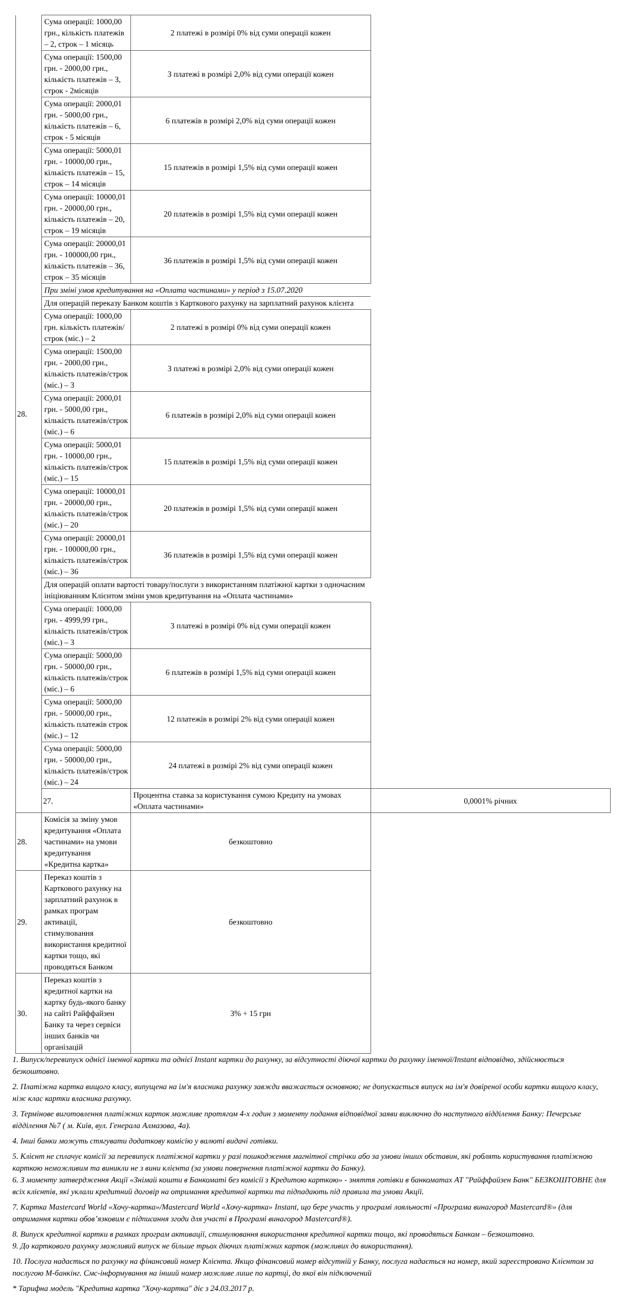| 28. | Сума операції: 1000,00 грн., кількість платежів – 2, строк – 1 місяць | 2 платежі в розмірі 0% від суми операції кожен | |
| | Сума операції: 1500,00 грн. - 2000,00 грн., кількість платежів – 3, строк - 2місяців | 3 платежі в розмірі 2,0% від суми операції кожен | |
| | Сума операції: 2000,01 грн. - 5000,00 грн., кількість платежів – 6, строк - 5 місяців | 6 платежів в розмірі 2,0% від суми операції кожен | |
| | Сума операції: 5000,01 грн. - 10000,00 грн., кількість платежів – 15, строк – 14 місяців | 15 платежів в розмірі 1,5% від суми операції кожен | |
| | Сума операції: 10000,01 грн. - 20000,00 грн., кількість платежів – 20, строк – 19 місяців | 20 платежів в розмірі 1,5% від суми операції кожен | |
| | Сума операції: 20000,01 грн. - 100000,00 грн., кількість платежів – 36, строк – 35 місяців | 36 платежів в розмірі 1,5% від суми операції кожен | |
| | При зміні умов кредитування на «Оплата частинами» у період з 15.07.2020 | | |
| | Для операцій переказу Банком коштів з Карткового рахунку на зарплатний рахунок клієнта | | |
| | Сума операції: 1000,00 грн. кількість платежів/строк (міс.) – 2 | 2 платежі в розмірі 0% від суми операції кожен | |
| | Сума операції: 1500,00 грн. - 2000,00 грн., кількість платежів/строк (міс.) – 3 | 3 платежі в розмірі 2,0% від суми операції кожен | |
| | Сума операції: 2000,01 грн. - 5000,00 грн., кількість платежів/строк (міс.) – 6 | 6 платежів в розмірі 2,0% від суми операції кожен | |
| | Сума операції: 5000,01 грн. - 10000,00 грн., кількість платежів/строк (міс.) – 15 | 15 платежів в розмірі 1,5% від суми операції кожен | |
| | Сума операції: 10000,01 грн. - 20000,00 грн., кількість платежів/строк (міс.) – 20 | 20 платежів в розмірі 1,5% від суми операції кожен | |
| | Сума операції: 20000,01 грн. - 100000,00 грн., кількість платежів/строк (міс.) – 36 | 36 платежів в розмірі 1,5% від суми операції кожен | |
| | Для операцій оплати вартості товару/послуги з використанням платіжної картки з одночасним ініціюванням Клієнтом зміни умов кредитування на «Оплата частинами» | | |
| | Сума операції: 1000,00 грн. - 4999,99 грн., кількість платежів/строк (міс.) – 3 | 3 платежі в розмірі 0% від суми операції кожен | |
| | Сума операції: 5000,00 грн. - 50000,00 грн., кількість платежів/строк (міс.) – 6 | 6 платежів в розмірі 1,5% від суми операції кожен | |
| | Сума операції: 5000,00 грн. - 50000,00 грн., кількість платежів строк (міс.) – 12 | 12 платежів в розмірі 2% від суми операції кожен | |
| | Сума операції: 5000,00 грн. - 50000,00 грн., кількість платежів/строк (міс.) – 24 | 24 платежі в розмірі 2% від суми операції кожен | |
| | 27. | Процентна ставка за користування сумою Кредиту на умовах «Оплата частинами» | 0,0001% річних |
| 28. | Комісія за зміну умов кредитування «Оплата частинами» на умови кредитування «Кредитна картка» | безкоштовно | |
| 29. | Переказ коштів з Карткового рахунку на зарплатний рахунок в рамках програм активації, стимулювання використання кредитної картки тощо, які проводяться Банком | безкоштовно | |
| 30. | Переказ коштів з кредитної картки на картку будь-якого банку на сайті Райффайзен Банку та через сервіси інших банків чи організацій | 3% + 15 грн | |
1. Випуск/перевипуск однієї іменної картки та однієї Instant картки до рахунку, за відсутності діючої картки до рахунку іменної/Instant відповідно, здійснюється безкоштовно.
2. Платіжна картка вищого класу, випущена на ім'я власника рахунку завжди вважається основною; не допускається випуск на ім'я довіреної особи картки вищого класу, ніж клас картки власника рахунку.
3. Термінове виготовлення платіжних карток можливе протягом 4-х годин з моменту подання відповідної заяви виключно до наступного відділення Банку: Печерське відділення №7 ( м. Київ, вул. Генерала Алмазова, 4а).
4. Інші банки можуть стягувати додаткову комісію у валюті видачі готівки.
5. Клієнт не сплачує комісії за перевипуск платіжної картки у разі пошкодження магнітної стрічки або за умови інших обставин, які роблять користування платіжною карткою неможливим та виникли не з вини клієнта (за умови повернення платіжної картки до Банку).
6. З моменту затвердження Акції «Знімай кошти в Банкоматі без комісії з Кредитою карткою» - зняття готівки в банкоматах АТ "Райффайзен Банк" БЕЗКОШТОВНЕ для всіх клієнтів, які уклали кредитний договір на отримання кредитної картки та підпадають під правила та умови Акції.
7. Картка Mastercard World «Хочу-картка»/Mastercard World «Хочу-картка» Instant, що бере участь у програмі лояльності «Програма винагород Mastercard®» (для отримання картки обов’язковим є підписання згоди для участі в Програмі винагород Mastercard®).
8. Випуск кредитної картки в рамках програм активації, стимулювання використання кредитної картки тощо, які проводяться Банком – безкоштовно.
9. До карткового рахунку можливий випуск не більше трьох діючих платіжних карток (можливих до використання).
10. Послуга надається по рахунку на фінансовий номер Клієнта. Якщо фінансовий номер відсутній у Банку, послуга надається на номер, який зареєстровано Клієнтом за послугою М-банкінг. Смс-інформування на інший номер можливе лише по картці, до якої він підключений
* Тарифна модель "Кредитна картка "Хочу-картка" діє з 24.03.2017 р.